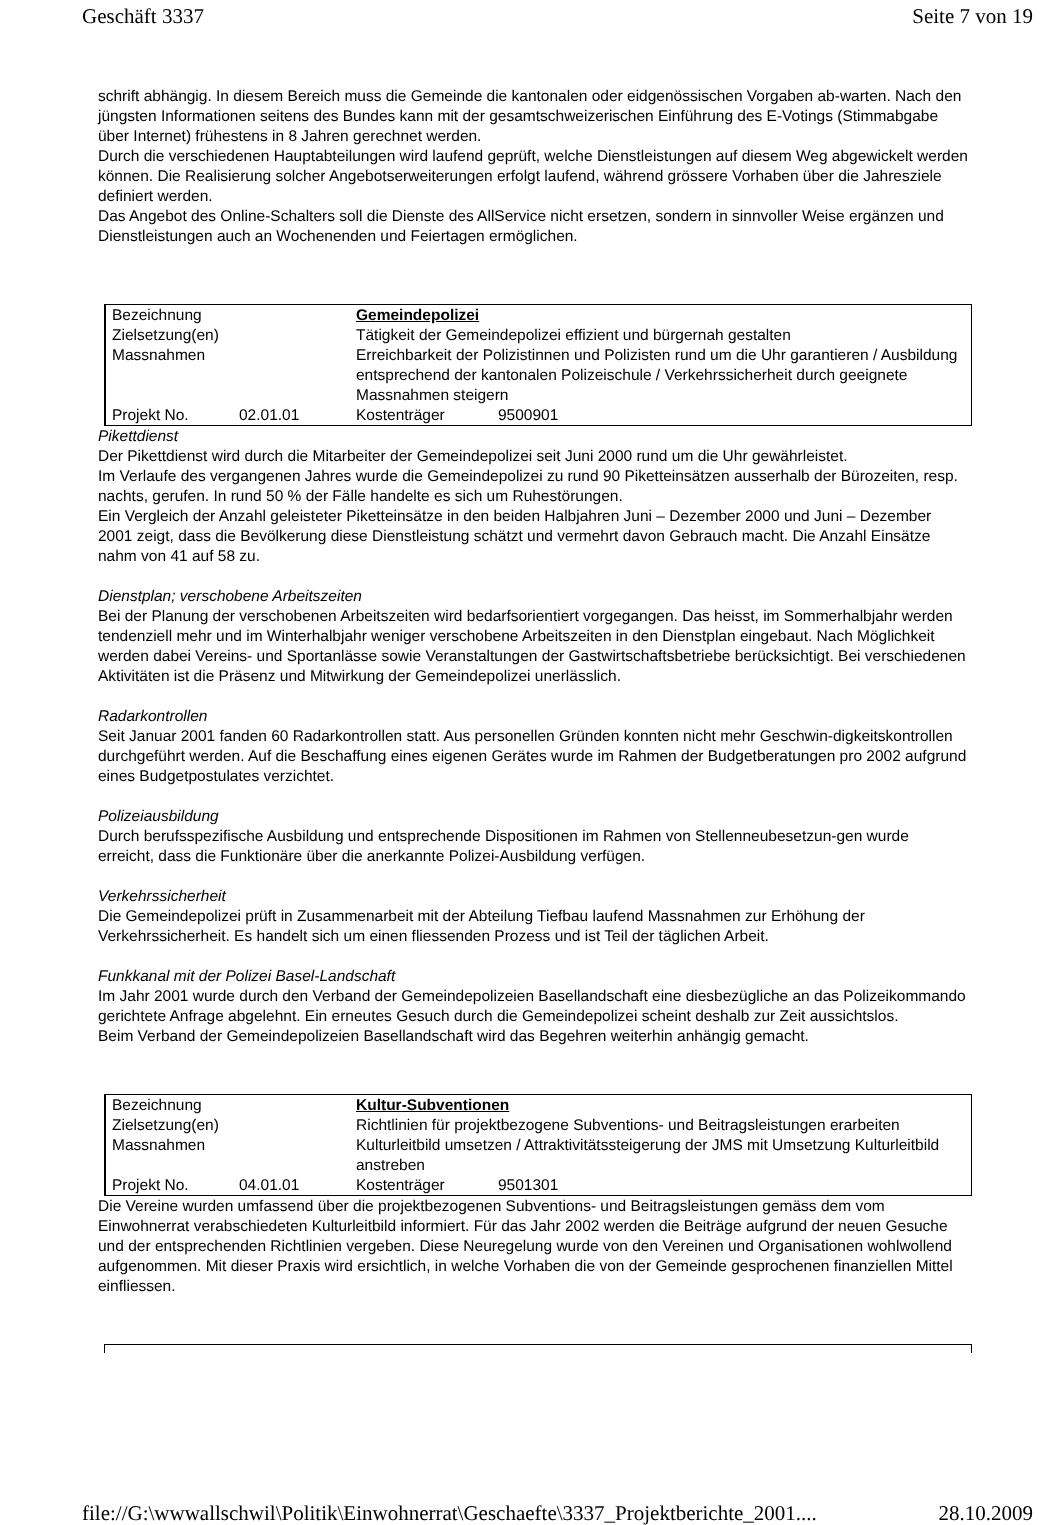Geschäft 3337 Seite 7 von 19
schrift abhängig. In diesem Bereich muss die Gemeinde die kantonalen oder eidgenössischen Vorgaben ab-warten. Nach den jüngsten Informationen seitens des Bundes kann mit der gesamtschweizerischen Einführung des E-Votings (Stimmabgabe über Internet) frühestens in 8 Jahren gerechnet werden.
Durch die verschiedenen Hauptabteilungen wird laufend geprüft, welche Dienstleistungen auf diesem Weg abgewickelt werden können. Die Realisierung solcher Angebotserweiterungen erfolgt laufend, während grössere Vorhaben über die Jahresziele definiert werden.
Das Angebot des Online-Schalters soll die Dienste des AllService nicht ersetzen, sondern in sinnvoller Weise ergänzen und Dienstleistungen auch an Wochenenden und Feiertagen ermöglichen.
| Bezeichnung | | Gemeindepolizei | |
| Zielsetzung(en) | | Tätigkeit der Gemeindepolizei effizient und bürgernah gestalten | |
| Massnahmen | | Erreichbarkeit der Polizistinnen und Polizisten rund um die Uhr garantieren / Ausbildung entsprechend der kantonalen Polizeischule / Verkehrssicherheit durch geeignete Massnahmen steigern | |
| Projekt No. | 02.01.01 | Kostenträger | 9500901 |
Pikettdienst
Der Pikettdienst wird durch die Mitarbeiter der Gemeindepolizei seit Juni 2000 rund um die Uhr gewährleistet.
Im Verlaufe des vergangenen Jahres wurde die Gemeindepolizei zu rund 90 Piketteinsätzen ausserhalb der Bürozeiten, resp. nachts, gerufen. In rund 50 % der Fälle handelte es sich um Ruhestörungen.
Ein Vergleich der Anzahl geleisteter Piketteinsätze in den beiden Halbjahren Juni – Dezember 2000 und Juni – Dezember 2001 zeigt, dass die Bevölkerung diese Dienstleistung schätzt und vermehrt davon Gebrauch macht. Die Anzahl Einsätze nahm von 41 auf 58 zu.
Dienstplan; verschobene Arbeitszeiten
Bei der Planung der verschobenen Arbeitszeiten wird bedarfsorientiert vorgegangen. Das heisst, im Sommerhalbjahr werden tendenziell mehr und im Winterhalbjahr weniger verschobene Arbeitszeiten in den Dienstplan eingebaut. Nach Möglichkeit werden dabei Vereins- und Sportanlässe sowie Veranstaltungen der Gastwirtschaftsbetriebe berücksichtigt. Bei verschiedenen Aktivitäten ist die Präsenz und Mitwirkung der Gemeindepolizei unerlässlich.
Radarkontrollen
Seit Januar 2001 fanden 60 Radarkontrollen statt. Aus personellen Gründen konnten nicht mehr Geschwin-digkeitskontrollen durchgeführt werden. Auf die Beschaffung eines eigenen Gerätes wurde im Rahmen der Budgetberatungen pro 2002 aufgrund eines Budgetpostulates verzichtet.
Polizeiausbildung
Durch berufsspezifische Ausbildung und entsprechende Dispositionen im Rahmen von Stellenneubesetzun-gen wurde erreicht, dass die Funktionäre über die anerkannte Polizei-Ausbildung verfügen.
Verkehrssicherheit
Die Gemeindepolizei prüft in Zusammenarbeit mit der Abteilung Tiefbau laufend Massnahmen zur Erhöhung der Verkehrssicherheit. Es handelt sich um einen fliessenden Prozess und ist Teil der täglichen Arbeit.
Funkkanal mit der Polizei Basel-Landschaft
Im Jahr 2001 wurde durch den Verband der Gemeindepolizeien Basellandschaft eine diesbezügliche an das Polizeikommando gerichtete Anfrage abgelehnt. Ein erneutes Gesuch durch die Gemeindepolizei scheint deshalb zur Zeit aussichtslos.
Beim Verband der Gemeindepolizeien Basellandschaft wird das Begehren weiterhin anhängig gemacht.
| Bezeichnung | | Kultur-Subventionen | |
| Zielsetzung(en) | | Richtlinien für projektbezogene Subventions- und Beitragsleistungen erarbeiten | |
| Massnahmen | | Kulturleitbild umsetzen / Attraktivitätssteigerung der JMS mit Umsetzung Kulturleitbild anstreben | |
| Projekt No. | 04.01.01 | Kostenträger | 9501301 |
Die Vereine wurden umfassend über die projektbezogenen Subventions- und Beitragsleistungen gemäss dem vom Einwohnerrat verabschiedeten Kulturleitbild informiert. Für das Jahr 2002 werden die Beiträge aufgrund der neuen Gesuche und der entsprechenden Richtlinien vergeben. Diese Neuregelung wurde von den Vereinen und Organisationen wohlwollend aufgenommen. Mit dieser Praxis wird ersichtlich, in welche Vorhaben die von der Gemeinde gesprochenen finanziellen Mittel einfliessen.
file://G:\wwwallschwil\Politik\Einwohnerrat\Geschaefte\3337_Projektberichte_2001.... 28.10.2009